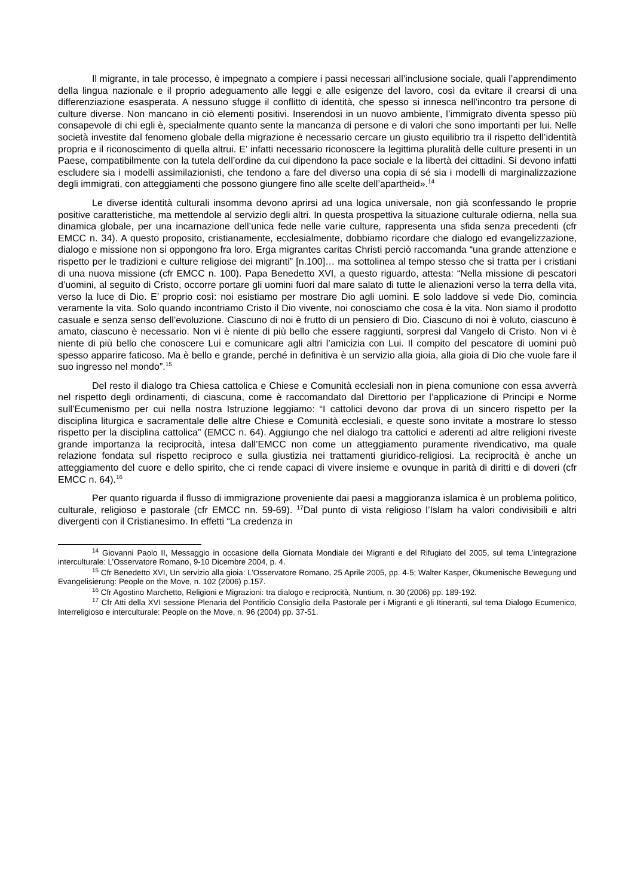Il migrante, in tale processo, è impegnato a compiere i passi necessari all’inclusione sociale, quali l’apprendimento della lingua nazionale e il proprio adeguamento alle leggi e alle esigenze del lavoro, così da evitare il crearsi di una differenziazione esasperata. A nessuno sfugge il conflitto di identità, che spesso si innesca nell’incontro tra persone di culture diverse. Non mancano in ciò elementi positivi. Inserendosi in un nuovo ambiente, l’immigrato diventa spesso più consapevole di chi egli è, specialmente quanto sente la mancanza di persone e di valori che sono importanti per lui. Nelle società investite dal fenomeno globale della migrazione è necessario cercare un giusto equilibrio tra il rispetto dell’identità propria e il riconoscimento di quella altrui. E’ infatti necessario riconoscere la legittima pluralità delle culture presenti in un Paese, compatibilmente con la tutela dell’ordine da cui dipendono la pace sociale e la libertà dei cittadini. Si devono infatti escludere sia i modelli assimilazionisti, che tendono a fare del diverso una copia di sé sia i modelli di marginalizzazione degli immigrati, con atteggiamenti che possono giungere fino alle scelte dell’apartheid».<sup>14</sup>
Le diverse identità culturali insomma devono aprirsi ad una logica universale, non già sconfessando le proprie positive caratteristiche, ma mettendole al servizio degli altri. In questa prospettiva la situazione culturale odierna, nella sua dinamica globale, per una incarnazione dell’unica fede nelle varie culture, rappresenta una sfida senza precedenti (cfr EMCC n. 34). A questo proposito, cristianamente, ecclesialmente, dobbiamo ricordare che dialogo ed evangelizzazione, dialogo e missione non si oppongono fra loro. Erga migrantes caritas Christi perciò raccomanda “una grande attenzione e rispetto per le tradizioni e culture religiose dei migranti” [n.100]… ma sottolinea al tempo stesso che si tratta per i cristiani di una nuova missione (cfr EMCC n. 100). Papa Benedetto XVI, a questo riguardo, attesta: “Nella missione di pescatori d’uomini, al seguito di Cristo, occorre portare gli uomini fuori dal mare salato di tutte le alienazioni verso la terra della vita, verso la luce di Dio. E’ proprio così: noi esistiamo per mostrare Dio agli uomini. E solo laddove si vede Dio, comincia veramente la vita. Solo quando incontriamo Cristo il Dio vivente, noi conosciamo che cosa è la vita. Non siamo il prodotto casuale e senza senso dell’evoluzione. Ciascuno di noi è frutto di un pensiero di Dio. Ciascuno di noi è voluto, ciascuno è amato, ciascuno è necessario. Non vi è niente di più bello che essere raggiunti, sorpresi dal Vangelo di Cristo. Non vi è niente di più bello che conoscere Lui e comunicare agli altri l’amicizia con Lui. Il compito del pescatore di uomini può spesso apparire faticoso. Ma è bello e grande, perché in definitiva è un servizio alla gioia, alla gioia di Dio che vuole fare il suo ingresso nel mondo”.<sup>15</sup>
Del resto il dialogo tra Chiesa cattolica e Chiese e Comunità ecclesiali non in piena comunione con essa avverrà nel rispetto degli ordinamenti, di ciascuna, come è raccomandato dal Direttorio per l’applicazione di Principi e Norme sull’Ecumenismo per cui nella nostra Istruzione leggiamo: “I cattolici devono dar prova di un sincero rispetto per la disciplina liturgica e sacramentale delle altre Chiese e Comunità ecclesiali, e queste sono invitate a mostrare lo stesso rispetto per la disciplina cattolica” (EMCC n. 64). Aggiungo che nel dialogo tra cattolici e aderenti ad altre religioni riveste grande importanza la reciprocità, intesa dall’EMCC non come un atteggiamento puramente rivendicativo, ma quale relazione fondata sul rispetto reciproco e sulla giustizia nei trattamenti giuridico-religiosi. La reciprocità è anche un atteggiamento del cuore e dello spirito, che ci rende capaci di vivere insieme e ovunque in parità di diritti e di doveri (cfr EMCC n. 64).<sup>16</sup>
Per quanto riguarda il flusso di immigrazione proveniente dai paesi a maggioranza islamica è un problema politico, culturale, religioso e pastorale (cfr EMCC nn. 59-69). <sup>17</sup>Dal punto di vista religioso l’Islam ha valori condivisibili e altri divergenti con il Cristianesimo. In effetti “La credenza in
<sup>14</sup> Giovanni Paolo II, Messaggio in occasione della Giornata Mondiale dei Migranti e del Rifugiato del 2005, sul tema L’integrazione interculturale: L’Osservatore Romano, 9-10 Dicembre 2004, p. 4.
<sup>15</sup> Cfr Benedetto XVI, Un servizio alla gioia: L’Osservatore Romano, 25 Aprile 2005, pp. 4-5; Walter Kasper, Ökumenische Bewegung und Evangelisierung: People on the Move, n. 102 (2006) p.157.
<sup>16</sup> Cfr Agostino Marchetto, Religioni e Migrazioni: tra dialogo e reciprocità, Nuntium, n. 30 (2006) pp. 189-192.
<sup>17</sup> Cfr Atti della XVI sessione Plenaria del Pontificio Consiglio della Pastorale per i Migranti e gli Itineranti, sul tema Dialogo Ecumenico, Interreligioso e interculturale: People on the Move, n. 96 (2004) pp. 37-51.